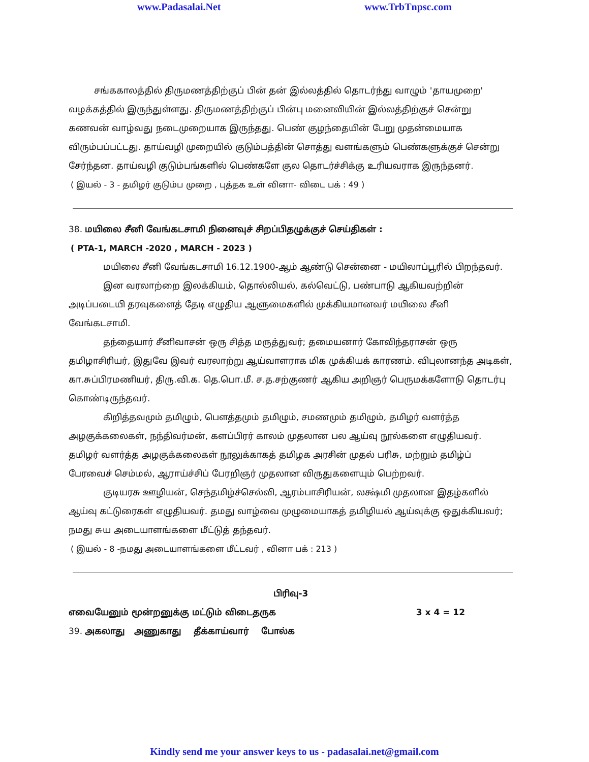www.Padasalai.Net www.TrbTnpsc.com
சங்ககாலத்தில் திருமணத்திற்குப் பின் தன் இல்லத்தில் தொடர்ந்து வாழும் 'தாயமுறை' வழக்கத்தில் இருந்துள்ளது. திருமணத்திற்குப் பின்பு மனைவியின் இல்லத்திற்குச் சென்று கணவன் வாழ்வது நடைமுறையாக இருந்தது. பெண் குழந்தையின் பேறு முதன்மையாக விரும்பப்பட்டது. தாய்வழி முறையில் குடும்பத்தின் சொத்து வளங்களும் பெண்களுக்குச் சென்று சேர்ந்தன. தாய்வழி குடும்பங்களில் பெண்களே குல தொடர்ச்சிக்கு உரியவராக இருந்தனர்.
( இயல் - 3 - தமிழர் குடும்ப முறை , புத்தக உள் வினா- விடை பக் : 49 )
38. மயிலை சீனி வேங்கடசாமி நினைவுச் சிறப்பிதழுக்குச் செய்திகள் :
( PTA-1, MARCH -2020 , MARCH - 2023 )
மயிலை சீனி வேங்கடசாமி 16.12.1900-ஆம் ஆண்டு சென்னை - மயிலாப்பூரில் பிறந்தவர்.
இன வரலாற்றை இலக்கியம், தொல்லியல், கல்வெட்டு, பண்பாடு ஆகியவற்றின் அடிப்படையி தரவுகளைத் தேடி எழுதிய ஆளுமைகளில் முக்கியமானவர் மயிலை சீனி வேங்கடசாமி.
தந்தையார் சீனிவாசன் ஒரு சித்த மருத்துவர்; தமையனார் கோவிந்தராசன் ஒரு தமிழாசிரியர், இதுவே இவர் வரலாற்று ஆய்வாளராக மிக முக்கியக் காரணம். விபுலானந்த அடிகள், கா.சுப்பிரமணியர், திரு.வி.க. தெ.பொ.மீ. ச.த.சற்குணர் ஆகிய அறிஞர் பெருமக்களோடு தொடர்பு கொண்டிருந்தவர்.
கிறித்தவமும் தமிழும், பௌத்தமும் தமிழும், சமணமும் தமிழும், தமிழர் வளர்த்த அழகுக்கலைகள், நந்திவர்மன், களப்பிரர் காலம் முதலான பல ஆய்வு நூல்களை எழுதியவர். தமிழர் வளர்த்த அழகுக்கலைகள் நூலுக்காகத் தமிழக அரசின் முதல் பரிசு, மற்றும் தமிழ்ப் பேரவைச் செம்மல், ஆராய்ச்சிப் பேரறிஞர் முதலான விருதுகளையும் பெற்றவர்.
குடியரசு ஊழியன், செந்தமிழ்ச்செல்வி, ஆரம்பாசிரியன், லக்ஷ்மி முதலான இதழ்களில் ஆய்வு கட்டுரைகள் எழுதியவர். தமது வாழ்வை முழுமையாகத் தமிழியல் ஆய்வுக்கு ஒதுக்கியவர்; நமது சுய அடையாளங்களை மீட்டுத் தந்தவர்.
( இயல் - 8 -நமது அடையாளங்களை மீட்டவர் , வினா பக் : 213 )
பிரிவு-3
எவையேனும் மூன்றனுக்கு மட்டும் விடைதருக 3 x 4 = 12
39. அகலாது அணுகாது தீக்காய்வார் போல்க
Kindly send me your answer keys to us - padasalai.net@gmail.com